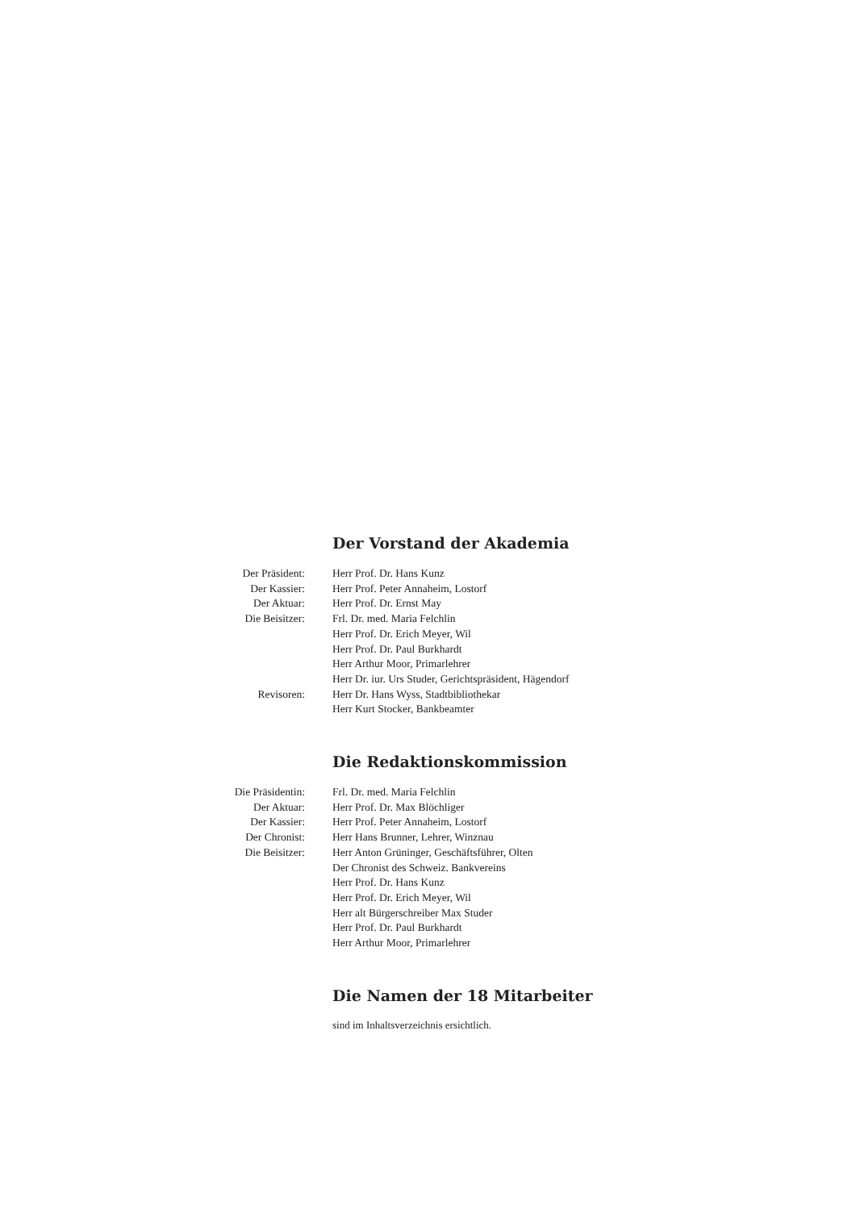Der Vorstand der Akademia
| Der Präsident: | Herr Prof. Dr. Hans Kunz |
| Der Kassier: | Herr Prof. Peter Annaheim, Lostorf |
| Der Aktuar: | Herr Prof. Dr. Ernst May |
| Die Beisitzer: | Frl. Dr. med. Maria Felchlin |
| | Herr Prof. Dr. Erich Meyer, Wil |
| | Herr Prof. Dr. Paul Burkhardt |
| | Herr Arthur Moor, Primarlehrer |
| | Herr Dr. iur. Urs Studer, Gerichtspräsident, Hägendorf |
| Revisoren: | Herr Dr. Hans Wyss, Stadtbibliothekar |
| | Herr Kurt Stocker, Bankbeamter |
Die Redaktionskommission
| Die Präsidentin: | Frl. Dr. med. Maria Felchlin |
| Der Aktuar: | Herr Prof. Dr. Max Blöchliger |
| Der Kassier: | Herr Prof. Peter Annaheim, Lostorf |
| Der Chronist: | Herr Hans Brunner, Lehrer, Winznau |
| Die Beisitzer: | Herr Anton Grüninger, Geschäftsführer, Olten |
| | Der Chronist des Schweiz. Bankvereins |
| | Herr Prof. Dr. Hans Kunz |
| | Herr Prof. Dr. Erich Meyer, Wil |
| | Herr alt Bürgerschreiber Max Studer |
| | Herr Prof. Dr. Paul Burkhardt |
| | Herr Arthur Moor, Primarlehrer |
Die Namen der 18 Mitarbeiter
sind im Inhaltsverzeichnis ersichtlich.